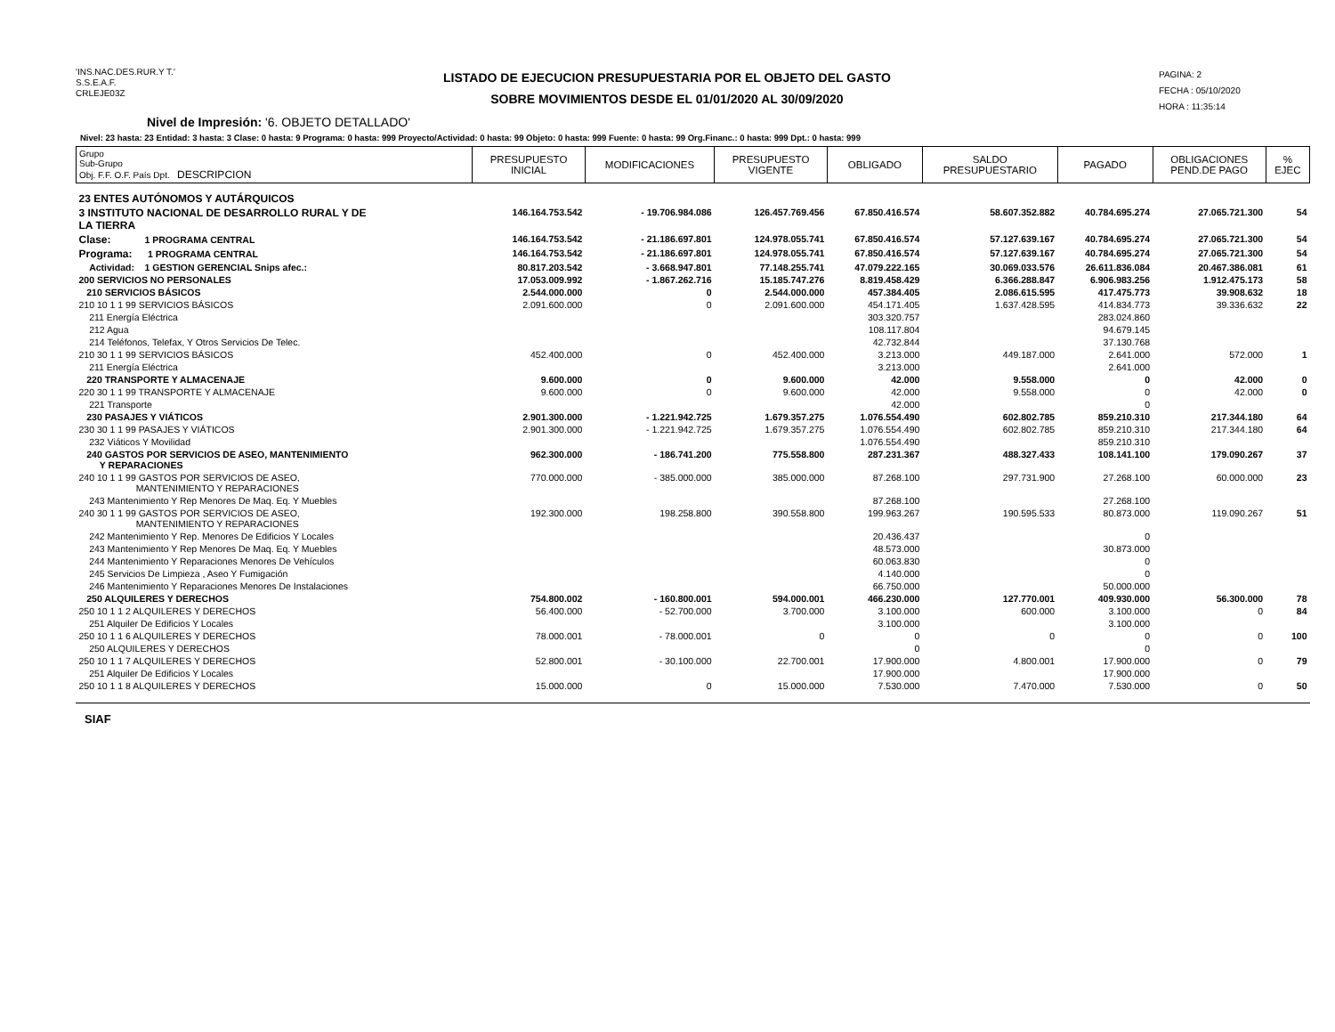'INS.NAC.DES.RUR.Y T.'
S.S.E.A.F.
CRLEJE03Z
LISTADO DE EJECUCION PRESUPUESTARIA POR EL OBJETO DEL GASTO
SOBRE MOVIMIENTOS DESDE EL 01/01/2020 AL 30/09/2020
PAGINA: 2
FECHA : 05/10/2020
HORA : 11:35:14
Nivel de Impresión: '6. OBJETO DETALLADO'
Nivel: 23 hasta: 23 Entidad: 3 hasta: 3 Clase: 0 hasta: 9 Programa: 0 hasta: 999 Proyecto/Actividad: 0 hasta: 99 Objeto: 0 hasta: 999 Fuente: 0 hasta: 99 Org.Financ.: 0 hasta: 999 Dpt.: 0 hasta: 999
| Grupo Sub-Grupo Obj. F.F. O.F. País Dpt. DESCRIPCION | PRESUPUESTO INICIAL | MODIFICACIONES | PRESUPUESTO VIGENTE | OBLIGADO | SALDO PRESUPUESTARIO | PAGADO | OBLIGACIONES PEND.DE PAGO | % EJEC |
| --- | --- | --- | --- | --- | --- | --- | --- | --- |
| 23 ENTES AUTÓNOMOS Y AUTÁRQUICOS | | | | | | | | |
| 3 INSTITUTO NACIONAL DE DESARROLLO RURAL Y DE LA TIERRA | 146.164.753.542 | - 19.706.984.086 | 126.457.769.456 | 67.850.416.574 | 58.607.352.882 | 40.784.695.274 | 27.065.721.300 | 54 |
| Clase: 1 PROGRAMA CENTRAL | 146.164.753.542 | - 21.186.697.801 | 124.978.055.741 | 67.850.416.574 | 57.127.639.167 | 40.784.695.274 | 27.065.721.300 | 54 |
| Programa: 1 PROGRAMA CENTRAL | 146.164.753.542 | - 21.186.697.801 | 124.978.055.741 | 67.850.416.574 | 57.127.639.167 | 40.784.695.274 | 27.065.721.300 | 54 |
| Actividad: 1 GESTION GERENCIAL Snips afec.: | 80.817.203.542 | - 3.668.947.801 | 77.148.255.741 | 47.079.222.165 | 30.069.033.576 | 26.611.836.084 | 20.467.386.081 | 61 |
| 200 SERVICIOS NO PERSONALES | 17.053.009.992 | - 1.867.262.716 | 15.185.747.276 | 8.819.458.429 | 6.366.288.847 | 6.906.983.256 | 1.912.475.173 | 58 |
| 210 SERVICIOS BÁSICOS | 2.544.000.000 | 0 | 2.544.000.000 | 457.384.405 | 2.086.615.595 | 417.475.773 | 39.908.632 | 18 |
| 210 10 1 1 99 SERVICIOS BÁSICOS | 2.091.600.000 | 0 | 2.091.600.000 | 454.171.405 | 1.637.428.595 | 414.834.773 | 39.336.632 | 22 |
| 211 Energía Eléctrica | | | | 303.320.757 | | 283.024.860 | | |
| 212 Agua | | | | 108.117.804 | | 94.679.145 | | |
| 214 Teléfonos, Telefax, Y Otros Servicios De Telec. | | | | 42.732.844 | | 37.130.768 | | |
| 210 30 1 1 99 SERVICIOS BÁSICOS | 452.400.000 | 0 | 452.400.000 | 3.213.000 | 449.187.000 | 2.641.000 | 572.000 | 1 |
| 211 Energía Eléctrica | | | | 3.213.000 | | 2.641.000 | | |
| 220 TRANSPORTE Y ALMACENAJE | 9.600.000 | 0 | 9.600.000 | 42.000 | 9.558.000 | 0 | 42.000 | 0 |
| 220 30 1 1 99 TRANSPORTE Y ALMACENAJE | 9.600.000 | 0 | 9.600.000 | 42.000 | 9.558.000 | 0 | 42.000 | 0 |
| 221 Transporte | | | | 42.000 | | 0 | | |
| 230 PASAJES Y VIÁTICOS | 2.901.300.000 | - 1.221.942.725 | 1.679.357.275 | 1.076.554.490 | 602.802.785 | 859.210.310 | 217.344.180 | 64 |
| 230 30 1 1 99 PASAJES Y VIÁTICOS | 2.901.300.000 | - 1.221.942.725 | 1.679.357.275 | 1.076.554.490 | 602.802.785 | 859.210.310 | 217.344.180 | 64 |
| 232 Viáticos Y Movilidad | | | | 1.076.554.490 | | 859.210.310 | | |
| 240 GASTOS POR SERVICIOS DE ASEO, MANTENIMIENTO Y REPARACIONES | 962.300.000 | - 186.741.200 | 775.558.800 | 287.231.367 | 488.327.433 | 108.141.100 | 179.090.267 | 37 |
| 240 10 1 1 99 GASTOS POR SERVICIOS DE ASEO, MANTENIMIENTO Y REPARACIONES | 770.000.000 | - 385.000.000 | 385.000.000 | 87.268.100 | 297.731.900 | 27.268.100 | 60.000.000 | 23 |
| 243 Mantenimiento Y Rep Menores De Maq. Eq. Y Muebles | | | | 87.268.100 | | 27.268.100 | | |
| 240 30 1 1 99 GASTOS POR SERVICIOS DE ASEO, MANTENIMIENTO Y REPARACIONES | 192.300.000 | 198.258.800 | 390.558.800 | 199.963.267 | 190.595.533 | 80.873.000 | 119.090.267 | 51 |
| 242 Mantenimiento Y Rep. Menores De Edificios Y Locales | | | | 20.436.437 | | 0 | | |
| 243 Mantenimiento Y Rep Menores De Maq. Eq. Y Muebles | | | | 48.573.000 | | 30.873.000 | | |
| 244 Mantenimiento Y Reparaciones Menores De Vehículos | | | | 60.063.830 | | 0 | | |
| 245 Servicios De Limpieza , Aseo Y Fumigación | | | | 4.140.000 | | 0 | | |
| 246 Mantenimiento Y Reparaciones Menores De Instalaciones | | | | 66.750.000 | | 50.000.000 | | |
| 250 ALQUILERES Y DERECHOS | 754.800.002 | - 160.800.001 | 594.000.001 | 466.230.000 | 127.770.001 | 409.930.000 | 56.300.000 | 78 |
| 250 10 1 1 2 ALQUILERES Y DERECHOS | 56.400.000 | - 52.700.000 | 3.700.000 | 3.100.000 | 600.000 | 3.100.000 | 0 | 84 |
| 251 Alquiler De Edificios Y Locales | | | | 3.100.000 | | 3.100.000 | | |
| 250 10 1 1 6 ALQUILERES Y DERECHOS | 78.000.001 | - 78.000.001 | 0 | 0 | 0 | 0 | 0 | 100 |
| 250 ALQUILERES Y DERECHOS | | | | 0 | | 0 | | |
| 250 10 1 1 7 ALQUILERES Y DERECHOS | 52.800.001 | - 30.100.000 | 22.700.001 | 17.900.000 | 4.800.001 | 17.900.000 | 0 | 79 |
| 251 Alquiler De Edificios Y Locales | | | | 17.900.000 | | 17.900.000 | | |
| 250 10 1 1 8 ALQUILERES Y DERECHOS | 15.000.000 | 0 | 15.000.000 | 7.530.000 | 7.470.000 | 7.530.000 | 0 | 50 |
SIAF